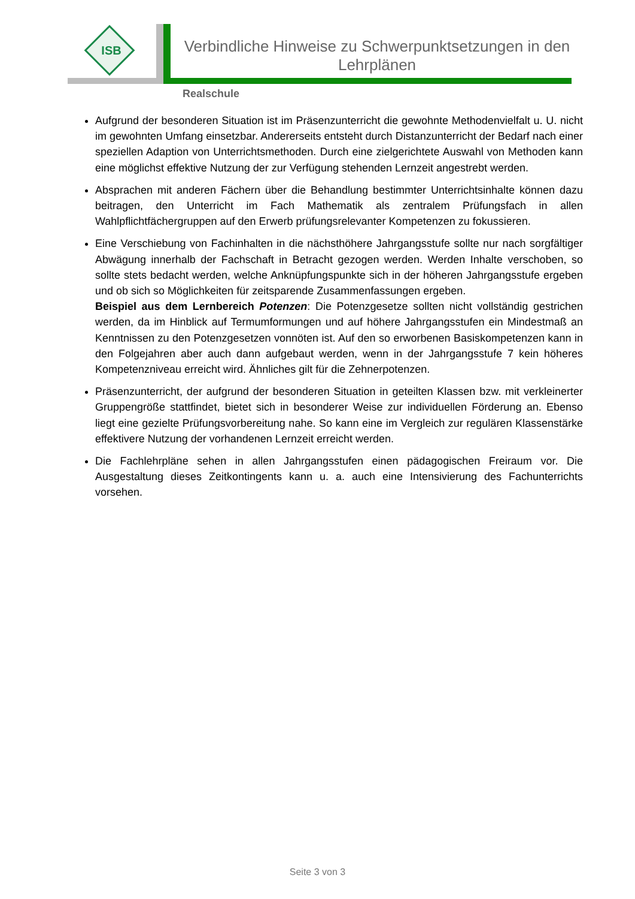ISB
Verbindliche Hinweise zu Schwerpunktsetzungen in den Lehrplänen
Realschule
Aufgrund der besonderen Situation ist im Präsenzunterricht die gewohnte Methodenvielfalt u. U. nicht im gewohnten Umfang einsetzbar. Andererseits entsteht durch Distanzunterricht der Bedarf nach einer speziellen Adaption von Unterrichtsmethoden. Durch eine zielgerichtete Auswahl von Methoden kann eine möglichst effektive Nutzung der zur Verfügung stehenden Lernzeit angestrebt werden.
Absprachen mit anderen Fächern über die Behandlung bestimmter Unterrichtsinhalte können dazu beitragen, den Unterricht im Fach Mathematik als zentralem Prüfungsfach in allen Wahlpflichtfächergruppen auf den Erwerb prüfungsrelevanter Kompetenzen zu fokussieren.
Eine Verschiebung von Fachinhalten in die nächsthöhere Jahrgangsstufe sollte nur nach sorgfältiger Abwägung innerhalb der Fachschaft in Betracht gezogen werden. Werden Inhalte verschoben, so sollte stets bedacht werden, welche Anknüpfungspunkte sich in der höheren Jahrgangsstufe ergeben und ob sich so Möglichkeiten für zeitsparende Zusammenfassungen ergeben.
Beispiel aus dem Lernbereich Potenzen: Die Potenzgesetze sollten nicht vollständig gestrichen werden, da im Hinblick auf Termumformungen und auf höhere Jahrgangsstufen ein Mindestmaß an Kenntnissen zu den Potenzgesetzen vonnöten ist. Auf den so erworbenen Basiskompetenzen kann in den Folgejahren aber auch dann aufgebaut werden, wenn in der Jahrgangsstufe 7 kein höheres Kompetenzniveau erreicht wird. Ähnliches gilt für die Zehnerpotenzen.
Präsenzunterricht, der aufgrund der besonderen Situation in geteilten Klassen bzw. mit verkleinerter Gruppengröße stattfindet, bietet sich in besonderer Weise zur individuellen Förderung an. Ebenso liegt eine gezielte Prüfungsvorbereitung nahe. So kann eine im Vergleich zur regulären Klassenstärke effektivere Nutzung der vorhandenen Lernzeit erreicht werden.
Die Fachlehrpläne sehen in allen Jahrgangsstufen einen pädagogischen Freiraum vor. Die Ausgestaltung dieses Zeitkontingents kann u. a. auch eine Intensivierung des Fachunterrichts vorsehen.
Seite 3 von 3